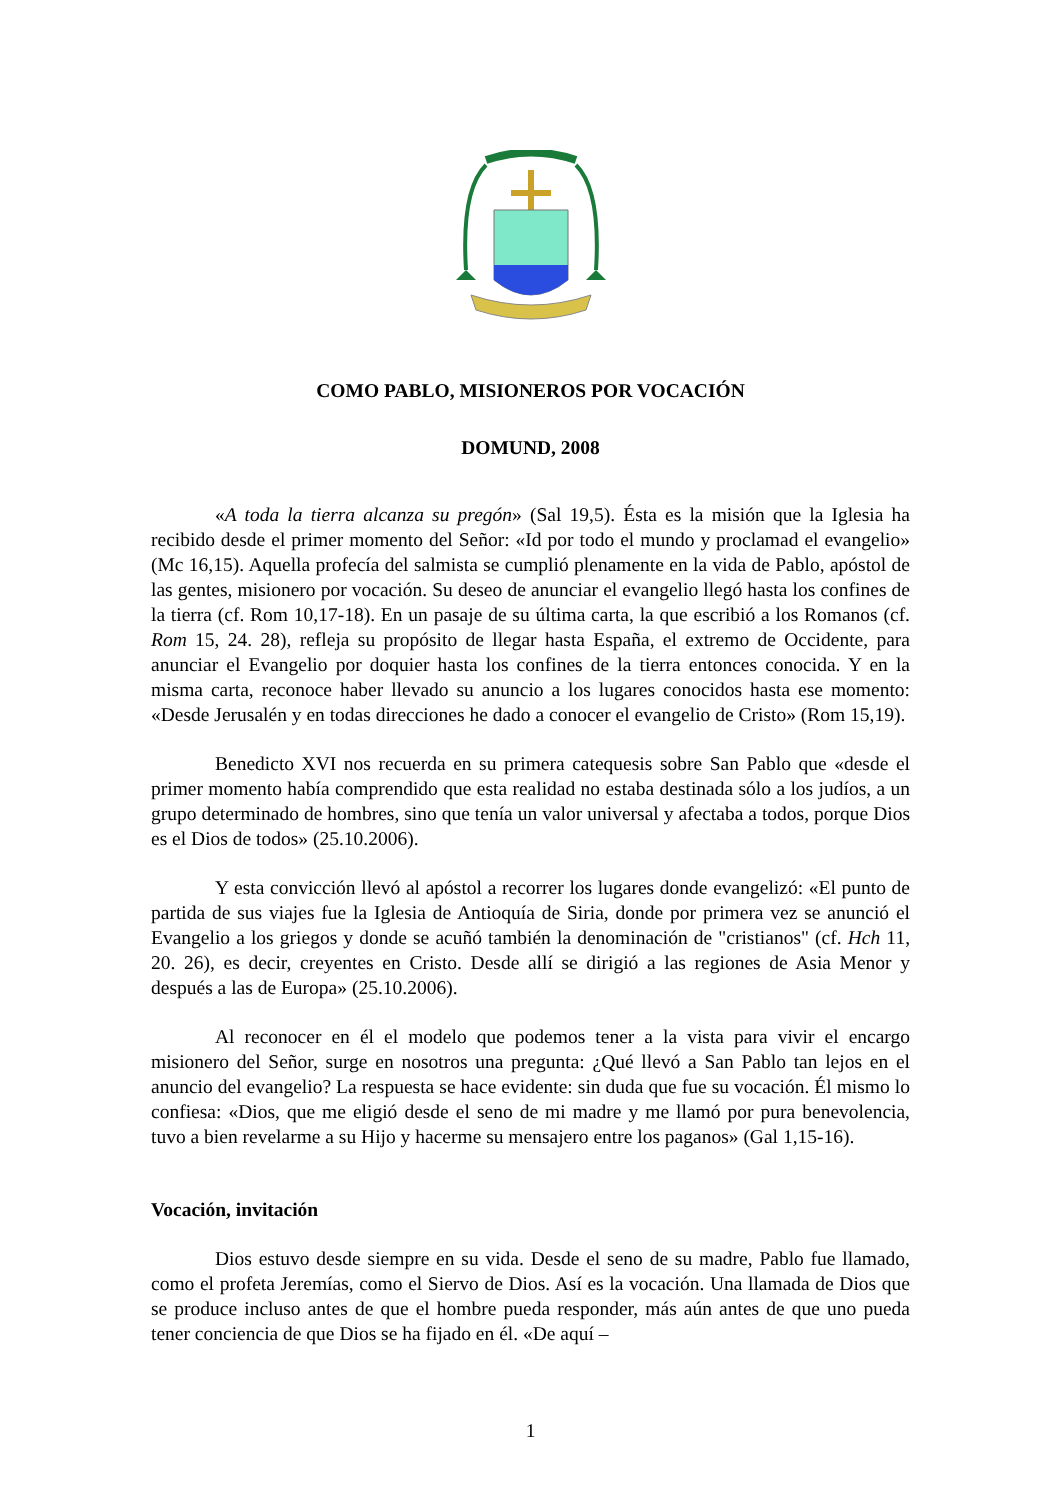COMO PABLO, MISIONEROS POR VOCACIÓN
DOMUND, 2008
«A toda la tierra alcanza su pregón» (Sal 19,5). Ésta es la misión que la Iglesia ha recibido desde el primer momento del Señor: «Id por todo el mundo y proclamad el evangelio» (Mc 16,15). Aquella profecía del salmista se cumplió plenamente en la vida de Pablo, apóstol de las gentes, misionero por vocación. Su deseo de anunciar el evangelio llegó hasta los confines de la tierra (cf. Rom 10,17-18). En un pasaje de su última carta, la que escribió a los Romanos (cf. Rom 15, 24. 28), refleja su propósito de llegar hasta España, el extremo de Occidente, para anunciar el Evangelio por doquier hasta los confines de la tierra entonces conocida. Y en la misma carta, reconoce haber llevado su anuncio a los lugares conocidos hasta ese momento: «Desde Jerusalén y en todas direcciones he dado a conocer el evangelio de Cristo» (Rom 15,19).
Benedicto XVI nos recuerda en su primera catequesis sobre San Pablo que «desde el primer momento había comprendido que esta realidad no estaba destinada sólo a los judíos, a un grupo determinado de hombres, sino que tenía un valor universal y afectaba a todos, porque Dios es el Dios de todos» (25.10.2006).
Y esta convicción llevó al apóstol a recorrer los lugares donde evangelizó: «El punto de partida de sus viajes fue la Iglesia de Antioquía de Siria, donde por primera vez se anunció el Evangelio a los griegos y donde se acuñó también la denominación de "cristianos" (cf. Hch 11, 20. 26), es decir, creyentes en Cristo. Desde allí se dirigió a las regiones de Asia Menor y después a las de Europa» (25.10.2006).
Al reconocer en él el modelo que podemos tener a la vista para vivir el encargo misionero del Señor, surge en nosotros una pregunta: ¿Qué llevó a San Pablo tan lejos en el anuncio del evangelio? La respuesta se hace evidente: sin duda que fue su vocación. Él mismo lo confiesa: «Dios, que me eligió desde el seno de mi madre y me llamó por pura benevolencia, tuvo a bien revelarme a su Hijo y hacerme su mensajero entre los paganos» (Gal 1,15-16).
Vocación, invitación
Dios estuvo desde siempre en su vida. Desde el seno de su madre, Pablo fue llamado, como el profeta Jeremías, como el Siervo de Dios. Así es la vocación. Una llamada de Dios que se produce incluso antes de que el hombre pueda responder, más aún antes de que uno pueda tener conciencia de que Dios se ha fijado en él. «De aquí –
1